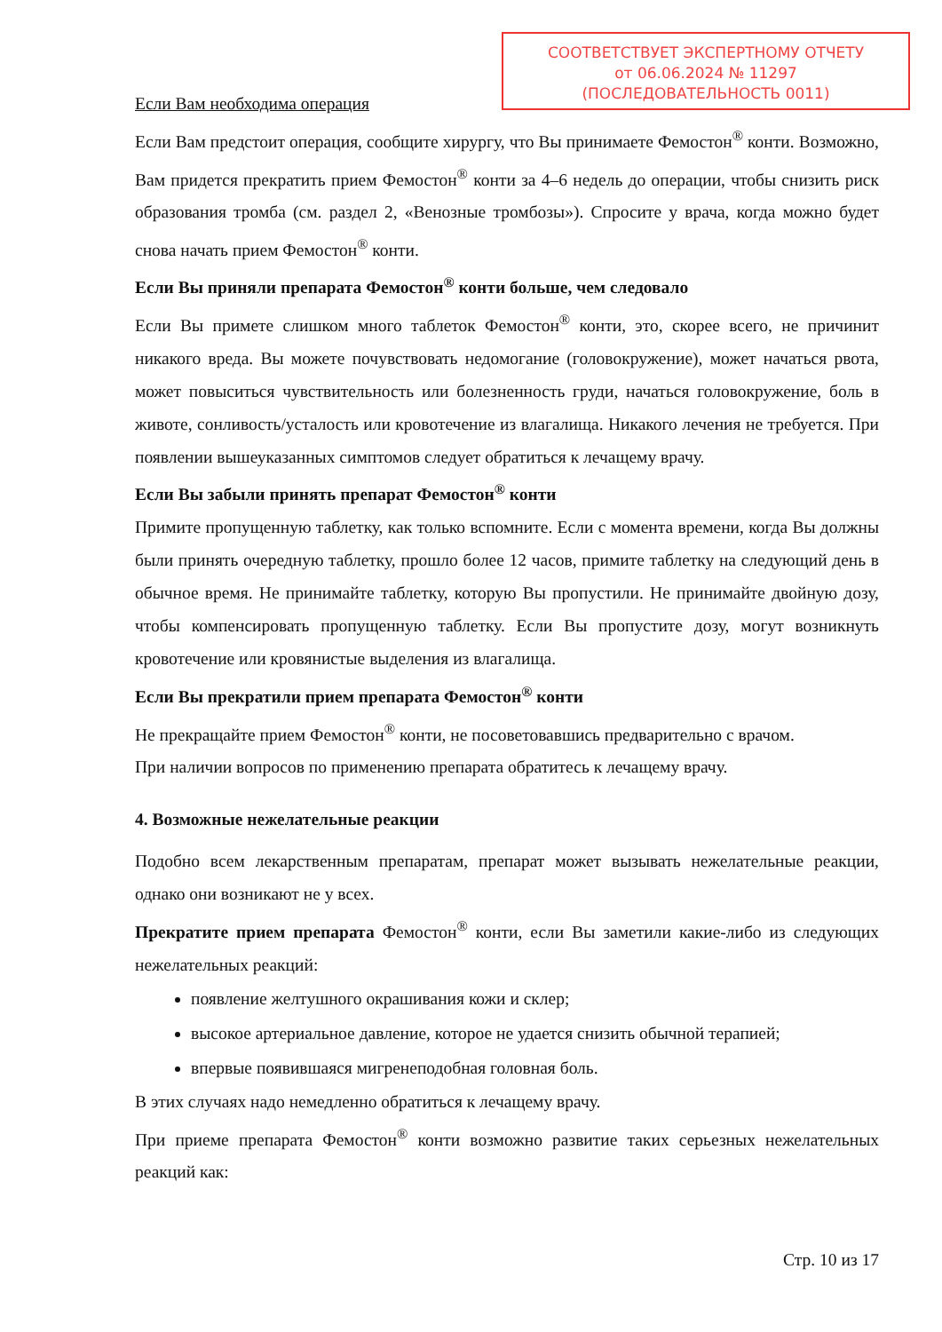СООТВЕТСТВУЕТ ЭКСПЕРТНОМУ ОТЧЕТУ
от 06.06.2024 № 11297
(ПОСЛЕДОВАТЕЛЬНОСТЬ 0011)
Если Вам необходима операция
Если Вам предстоит операция, сообщите хирургу, что Вы принимаете Фемостон<sup>®</sup> конти. Возможно, Вам придется прекратить прием Фемостон<sup>®</sup> конти за 4–6 недель до операции, чтобы снизить риск образования тромба (см. раздел 2, «Венозные тромбозы»). Спросите у врача, когда можно будет снова начать прием Фемостон<sup>®</sup> конти.
Если Вы приняли препарата Фемостон<sup>®</sup> конти больше, чем следовало
Если Вы примете слишком много таблеток Фемостон<sup>®</sup> конти, это, скорее всего, не причинит никакого вреда. Вы можете почувствовать недомогание (головокружение), может начаться рвота, может повыситься чувствительность или болезненность груди, начаться головокружение, боль в животе, сонливость/усталость или кровотечение из влагалища. Никакого лечения не требуется. При появлении вышеуказанных симптомов следует обратиться к лечащему врачу.
Если Вы забыли принять препарат Фемостон<sup>®</sup> конти
Примите пропущенную таблетку, как только вспомните. Если с момента времени, когда Вы должны были принять очередную таблетку, прошло более 12 часов, примите таблетку на следующий день в обычное время. Не принимайте таблетку, которую Вы пропустили. Не принимайте двойную дозу, чтобы компенсировать пропущенную таблетку. Если Вы пропустите дозу, могут возникнуть кровотечение или кровянистые выделения из влагалища.
Если Вы прекратили прием препарата Фемостон<sup>®</sup> конти
Не прекращайте прием Фемостон<sup>®</sup> конти, не посоветовавшись предварительно с врачом.
При наличии вопросов по применению препарата обратитесь к лечащему врачу.
4. Возможные нежелательные реакции
Подобно всем лекарственным препаратам, препарат может вызывать нежелательные реакции, однако они возникают не у всех.
Прекратите прием препарата Фемостон<sup>®</sup> конти, если Вы заметили какие-либо из следующих нежелательных реакций:
появление желтушного окрашивания кожи и склер;
высокое артериальное давление, которое не удается снизить обычной терапией;
впервые появившаяся мигренеподобная головная боль.
В этих случаях надо немедленно обратиться к лечащему врачу.
При приеме препарата Фемостон<sup>®</sup> конти возможно развитие таких серьезных нежелательных реакций как:
Стр. 10 из 17